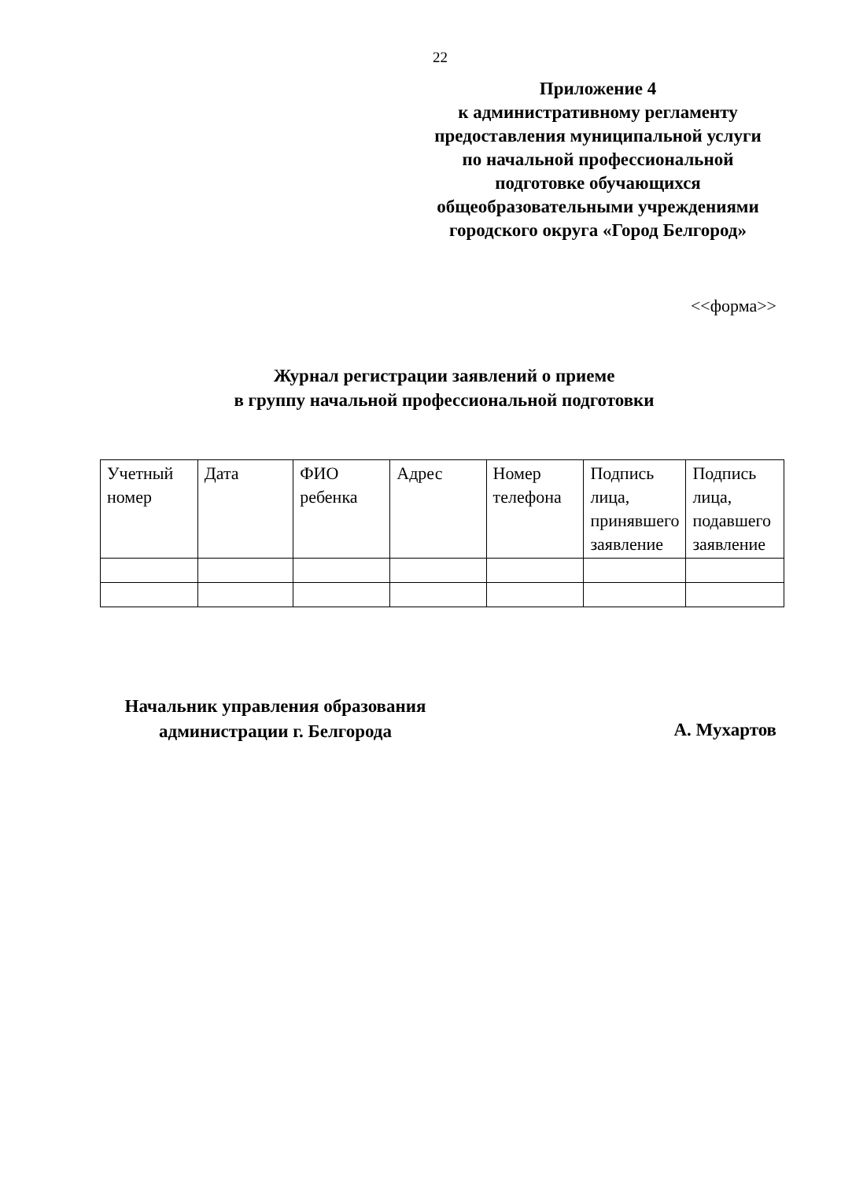22
Приложение 4
к административному регламенту
предоставления муниципальной услуги
по начальной профессиональной
подготовке обучающихся
общеобразовательными учреждениями
городского округа «Город Белгород»
<<форма>>
Журнал регистрации заявлений о приеме
в группу начальной профессиональной подготовки
| Учетный номер | Дата | ФИО ребенка | Адрес | Номер телефона | Подпись лица, принявшего заявление | Подпись лица, подавшего заявление |
Начальник управления образования
администрации г. Белгорода
А. Мухартов